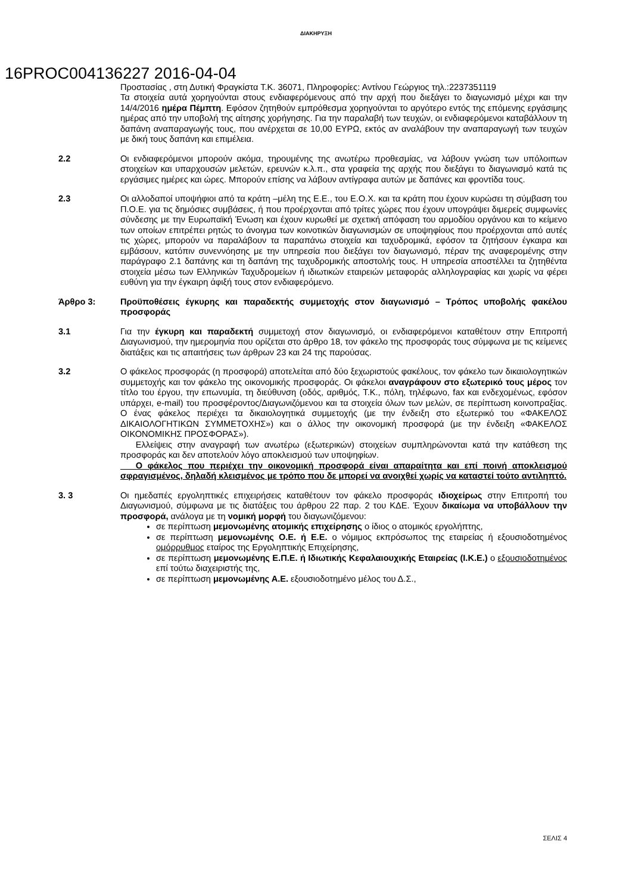ΔΙΑΚΗΡΥΞΗ
16PROC004136227 2016-04-04
Προστασίας , στη Δυτική Φραγκίστα Τ.Κ. 36071, Πληροφορίες: Αντίνου Γεώργιος τηλ.:2237351119
Τα στοιχεία αυτά χορηγούνται στους ενδιαφερόμενους από την αρχή που διεξάγει το διαγωνισμό μέχρι και την 14/4/2016 ημέρα Πέμπτη. Εφόσον ζητηθούν εμπρόθεσμα χορηγούνται το αργότερο εντός της επόμενης εργάσιμης ημέρας από την υποβολή της αίτησης χορήγησης. Για την παραλαβή των τευχών, οι ενδιαφερόμενοι καταβάλλουν τη δαπάνη αναπαραγωγής τους, που ανέρχεται σε 10,00 ΕΥΡΩ, εκτός αν αναλάβουν την αναπαραγωγή των τευχών με δική τους δαπάνη και επιμέλεια.
2.2 Οι ενδιαφερόμενοι μπορούν ακόμα, τηρουμένης της ανωτέρω προθεσμίας, να λάβουν γνώση των υπόλοιπων στοιχείων και υπαρχουσών μελετών, ερευνών κ.λ.π., στα γραφεία της αρχής που διεξάγει το διαγωνισμό κατά τις εργάσιμες ημέρες και ώρες. Μπορούν επίσης να λάβουν αντίγραφα αυτών με δαπάνες και φροντίδα τους.
2.3 Οι αλλοδαποί υποψήφιοι από τα κράτη –μέλη της Ε.Ε., του Ε.Ο.Χ. και τα κράτη που έχουν κυρώσει τη σύμβαση του Π.Ο.Ε. για τις δημόσιες συμβάσεις, ή που προέρχονται από τρίτες χώρες που έχουν υπογράψει διμερείς συμφωνίες σύνδεσης με την Ευρωπαϊκή Ένωση και έχουν κυρωθεί με σχετική απόφαση του αρμοδίου οργάνου και το κείμενο των οποίων επιτρέπει ρητώς το άνοιγμα των κοινοτικών διαγωνισμών σε υποψηφίους που προέρχονται από αυτές τις χώρες, μπορούν να παραλάβουν τα παραπάνω στοιχεία και ταχυδρομικά, εφόσον τα ζητήσουν έγκαιρα και εμβάσουν, κατόπιν συνεννόησης με την υπηρεσία που διεξάγει τον διαγωνισμό, πέραν της αναφερομένης στην παράγραφο 2.1 δαπάνης και τη δαπάνη της ταχυδρομικής αποστολής τους. Η υπηρεσία αποστέλλει τα ζητηθέντα στοιχεία μέσω των Ελληνικών Ταχυδρομείων ή ιδιωτικών εταιρειών μεταφοράς αλληλογραφίας και χωρίς να φέρει ευθύνη για την έγκαιρη άφιξή τους στον ενδιαφερόμενο.
Άρθρο 3: Προϋποθέσεις έγκυρης και παραδεκτής συμμετοχής στον διαγωνισμό – Τρόπος υποβολής φακέλου προσφοράς
3.1 Για την έγκυρη και παραδεκτή συμμετοχή στον διαγωνισμό, οι ενδιαφερόμενοι καταθέτουν στην Επιτροπή Διαγωνισμού, την ημερομηνία που ορίζεται στο άρθρο 18, τον φάκελο της προσφοράς τους σύμφωνα με τις κείμενες διατάξεις και τις απαιτήσεις των άρθρων 23 και 24 της παρούσας.
3.2 Ο φάκελος προσφοράς (η προσφορά) αποτελείται από δύο ξεχωριστούς φακέλους, τον φάκελο των δικαιολογητικών συμμετοχής και τον φάκελο της οικονομικής προσφοράς. Οι φάκελοι αναγράφουν στο εξωτερικό τους μέρος τον τίτλο του έργου, την επωνυμία, τη διεύθυνση (οδός, αριθμός, Τ.Κ., πόλη, τηλέφωνο, fax και ενδεχομένως, εφόσον υπάρχει, e-mail) του προσφέροντος/Διαγωνιζόμενου και τα στοιχεία όλων των μελών, σε περίπτωση κοινοπραξίας. Ο ένας φάκελος περιέχει τα δικαιολογητικά συμμετοχής (με την ένδειξη στο εξωτερικό του «ΦΑΚΕΛΟΣ ΔΙΚΑΙΟΛΟΓΗΤΙΚΩΝ ΣΥΜΜΕΤΟΧΗΣ») και ο άλλος την οικονομική προσφορά (με την ένδειξη «ΦΑΚΕΛΟΣ ΟΙΚΟΝΟΜΙΚΗΣ ΠΡΟΣΦΟΡΑΣ»).
Ελλείψεις στην αναγραφή των ανωτέρω (εξωτερικών) στοιχείων συμπληρώνονται κατά την κατάθεση της προσφοράς και δεν αποτελούν λόγο αποκλεισμού των υποψηφίων.
Ο φάκελος που περιέχει την οικονομική προσφορά είναι απαραίτητα και επί ποινή αποκλεισμού σφραγισμένος, δηλαδή κλεισμένος με τρόπο που δε μπορεί να ανοιχθεί χωρίς να καταστεί τούτο αντιληπτό.
3. 3 Οι ημεδαπές εργοληπτικές επιχειρήσεις καταθέτουν τον φάκελο προσφοράς ιδιοχείρως στην Επιτροπή του Διαγωνισμού, σύμφωνα με τις διατάξεις του άρθρου 22 παρ. 2 του ΚΔΕ. Έχουν δικαίωμα να υποβάλλουν την προσφορά, ανάλογα με τη νομική μορφή του διαγωνιζόμενου:
σε περίπτωση μεμονωμένης ατομικής επιχείρησης ο ίδιος ο ατομικός εργολήπτης,
σε περίπτωση μεμονωμένης Ο.Ε. ή Ε.Ε. ο νόμιμος εκπρόσωπος της εταιρείας ή εξουσιοδοτημένος ομόρρυθμος εταίρος της Εργοληπτικής Επιχείρησης,
σε περίπτωση μεμονωμένης Ε.Π.Ε. ή Ιδιωτικής Κεφαλαιουχικής Εταιρείας (Ι.Κ.Ε.) ο εξουσιοδοτημένος επί τούτω διαχειριστής της,
σε περίπτωση μεμονωμένης Α.Ε. εξουσιοδοτημένο μέλος του Δ.Σ.,
ΣΕΛΙΣ 4